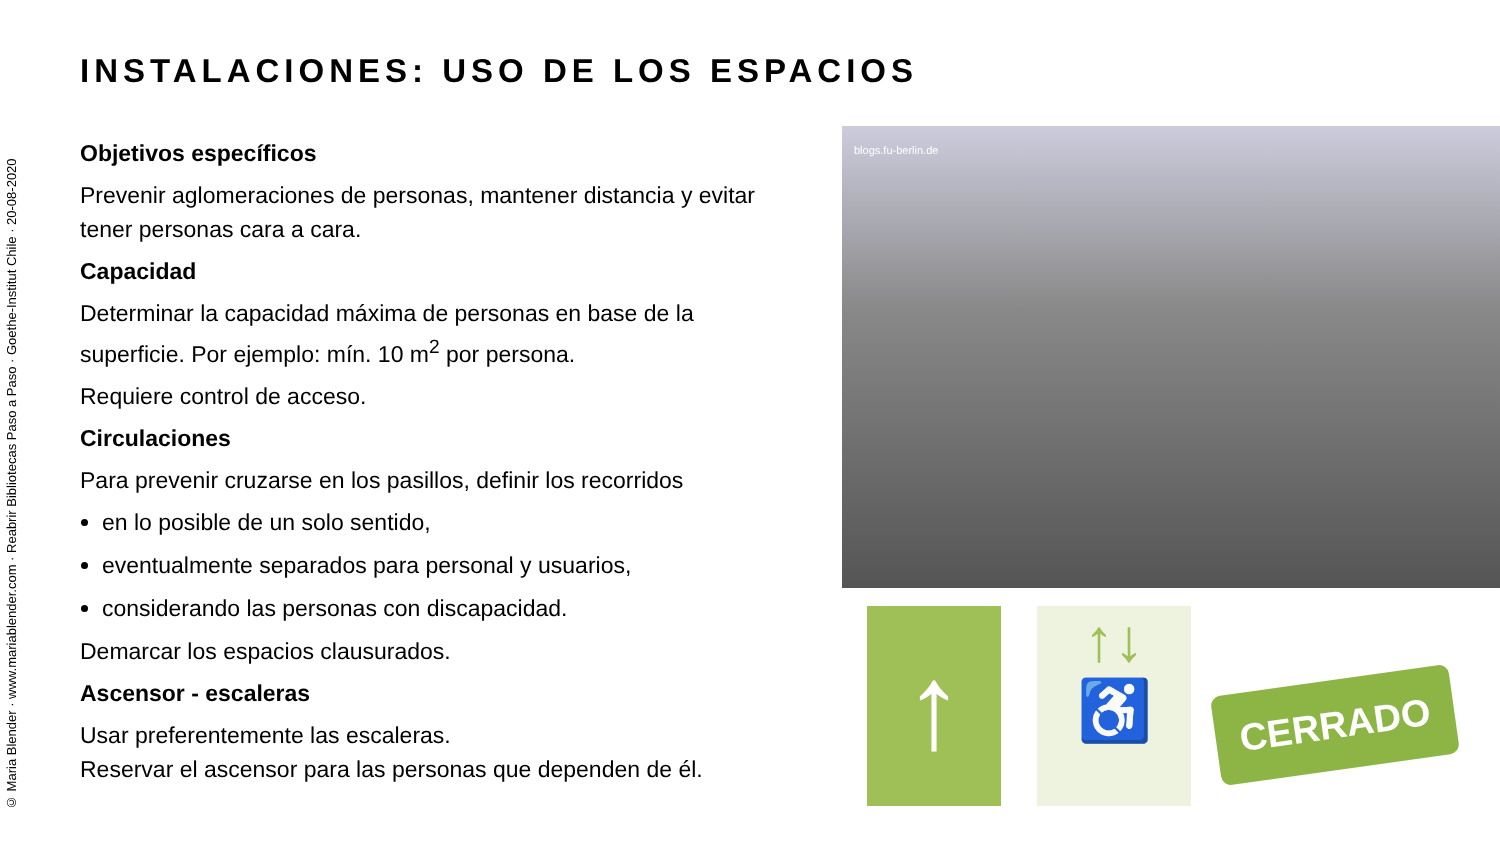© Maria Blender · www.mariablender.com · Reabrir Bibliotecas Paso a Paso · Goethe-Institut Chile · 20-08-2020
INSTALACIONES: USO DE LOS ESPACIOS
Objetivos específicos
Prevenir aglomeraciones de personas, mantener distancia y evitar tener personas cara a cara.
Capacidad
Determinar la capacidad máxima de personas en base de la superficie. Por ejemplo: mín. 10 m<sup>2</sup> por persona.
Requiere control de acceso.
Circulaciones
Para prevenir cruzarse en los pasillos, definir los recorridos
en lo posible de un solo sentido,
eventualmente separados para personal y usuarios,
considerando las personas con discapacidad.
Demarcar los espacios clausurados.
Ascensor - escaleras
Usar preferentemente las escaleras.
Reservar el ascensor para las personas que dependen de él.
blogs.fu-berlin.de
↑
↑↓
♿
CERRADO